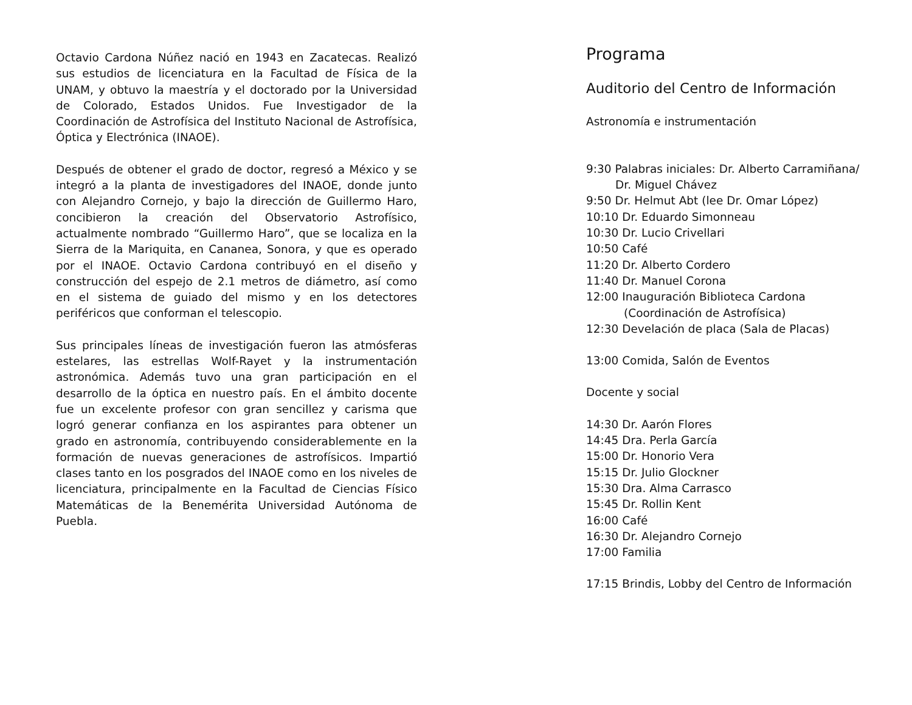Octavio Cardona Núñez nació en 1943 en Zacatecas. Realizó sus estudios de licenciatura en la Facultad de Física de la UNAM, y obtuvo la maestría y el doctorado por la Universidad de Colorado, Estados Unidos. Fue Investigador de la Coordinación de Astrofísica del Instituto Nacional de Astrofísica, Óptica y Electrónica (INAOE).
Después de obtener el grado de doctor, regresó a México y se integró a la planta de investigadores del INAOE, donde junto con Alejandro Cornejo, y bajo la dirección de Guillermo Haro, concibieron la creación del Observatorio Astrofísico, actualmente nombrado “Guillermo Haro”, que se localiza en la Sierra de la Mariquita, en Cananea, Sonora, y que es operado por el INAOE. Octavio Cardona contribuyó en el diseño y construcción del espejo de 2.1 metros de diámetro, así como en el sistema de guiado del mismo y en los detectores periféricos que conforman el telescopio.
Sus principales líneas de investigación fueron las atmósferas estelares, las estrellas Wolf-Rayet y la instrumentación astronómica. Además tuvo una gran participación en el desarrollo de la óptica en nuestro país. En el ámbito docente fue un excelente profesor con gran sencillez y carisma que logró generar confianza en los aspirantes para obtener un grado en astronomía, contribuyendo considerablemente en la formación de nuevas generaciones de astrofísicos. Impartió clases tanto en los posgrados del INAOE como en los niveles de licenciatura, principalmente en la Facultad de Ciencias Físico Matemáticas de la Benemérita Universidad Autónoma de Puebla.
Programa
Auditorio del Centro de Información
Astronomía e instrumentación
9:30 Palabras iniciales: Dr. Alberto Carramiñana/
Dr. Miguel Chávez
9:50 Dr. Helmut Abt (lee Dr. Omar López)
10:10 Dr. Eduardo Simonneau
10:30 Dr. Lucio Crivellari
10:50 Café
11:20 Dr. Alberto Cordero
11:40 Dr. Manuel Corona
12:00 Inauguración Biblioteca Cardona
(Coordinación de Astrofísica)
12:30 Develación de placa (Sala de Placas)
13:00 Comida, Salón de Eventos
Docente y social
14:30 Dr. Aarón Flores
14:45 Dra. Perla García
15:00 Dr. Honorio Vera
15:15 Dr. Julio Glockner
15:30 Dra. Alma Carrasco
15:45 Dr. Rollin Kent
16:00 Café
16:30 Dr. Alejandro Cornejo
17:00 Familia
17:15 Brindis, Lobby del Centro de Información